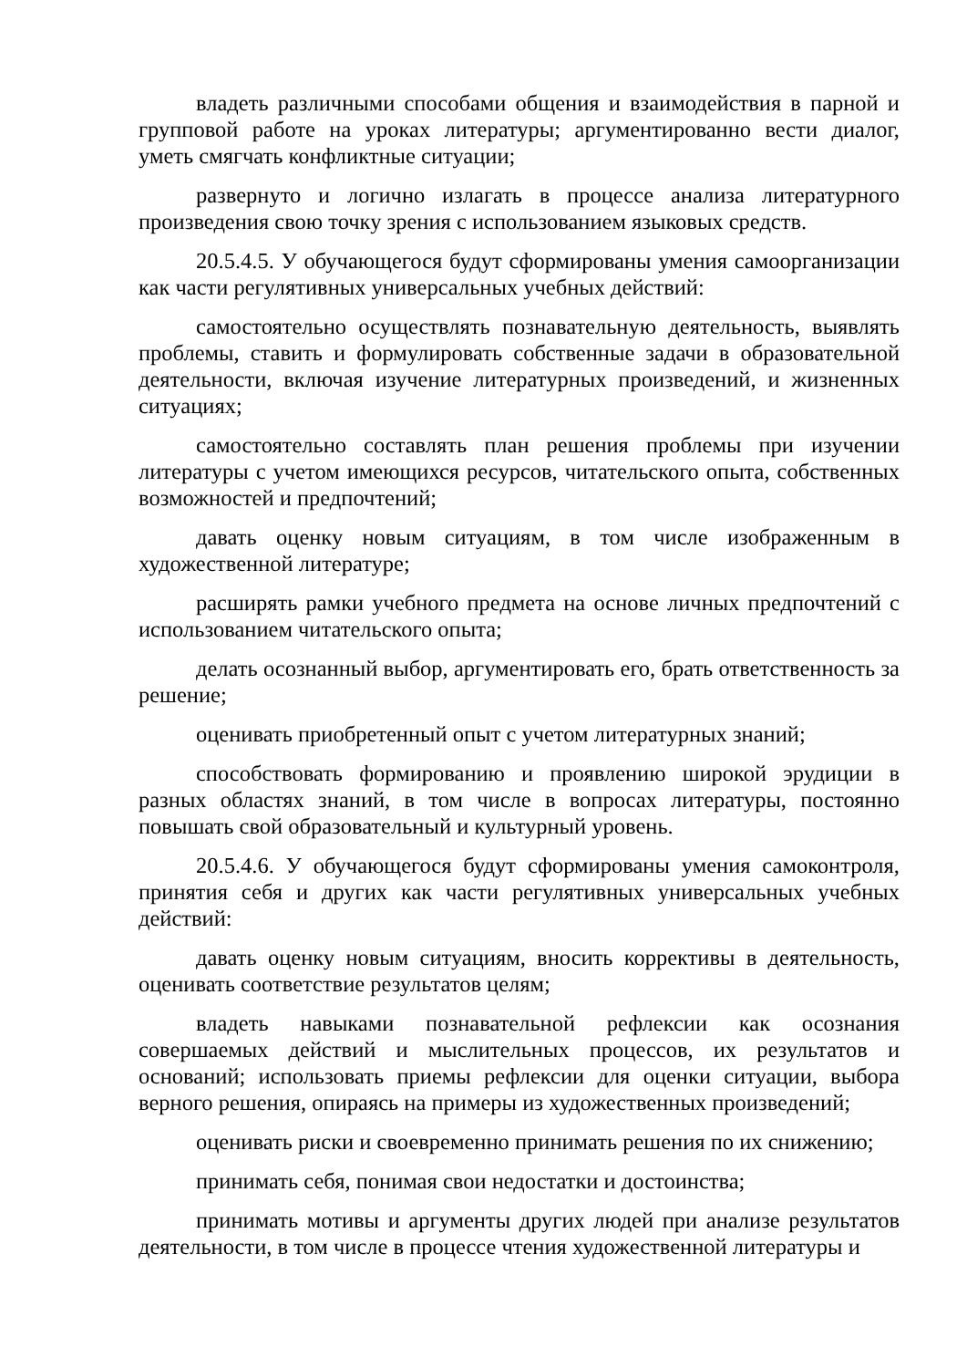владеть различными способами общения и взаимодействия в парной и групповой работе на уроках литературы; аргументированно вести диалог, уметь смягчать конфликтные ситуации;
развернуто и логично излагать в процессе анализа литературного произведения свою точку зрения с использованием языковых средств.
20.5.4.5. У обучающегося будут сформированы умения самоорганизации как части регулятивных универсальных учебных действий:
самостоятельно осуществлять познавательную деятельность, выявлять проблемы, ставить и формулировать собственные задачи в образовательной деятельности, включая изучение литературных произведений, и жизненных ситуациях;
самостоятельно составлять план решения проблемы при изучении литературы с учетом имеющихся ресурсов, читательского опыта, собственных возможностей и предпочтений;
давать оценку новым ситуациям, в том числе изображенным в художественной литературе;
расширять рамки учебного предмета на основе личных предпочтений с использованием читательского опыта;
делать осознанный выбор, аргументировать его, брать ответственность за решение;
оценивать приобретенный опыт с учетом литературных знаний;
способствовать формированию и проявлению широкой эрудиции в разных областях знаний, в том числе в вопросах литературы, постоянно повышать свой образовательный и культурный уровень.
20.5.4.6. У обучающегося будут сформированы умения самоконтроля, принятия себя и других как части регулятивных универсальных учебных действий:
давать оценку новым ситуациям, вносить коррективы в деятельность, оценивать соответствие результатов целям;
владеть навыками познавательной рефлексии как осознания совершаемых действий и мыслительных процессов, их результатов и оснований; использовать приемы рефлексии для оценки ситуации, выбора верного решения, опираясь на примеры из художественных произведений;
оценивать риски и своевременно принимать решения по их снижению;
принимать себя, понимая свои недостатки и достоинства;
принимать мотивы и аргументы других людей при анализе результатов деятельности, в том числе в процессе чтения художественной литературы и